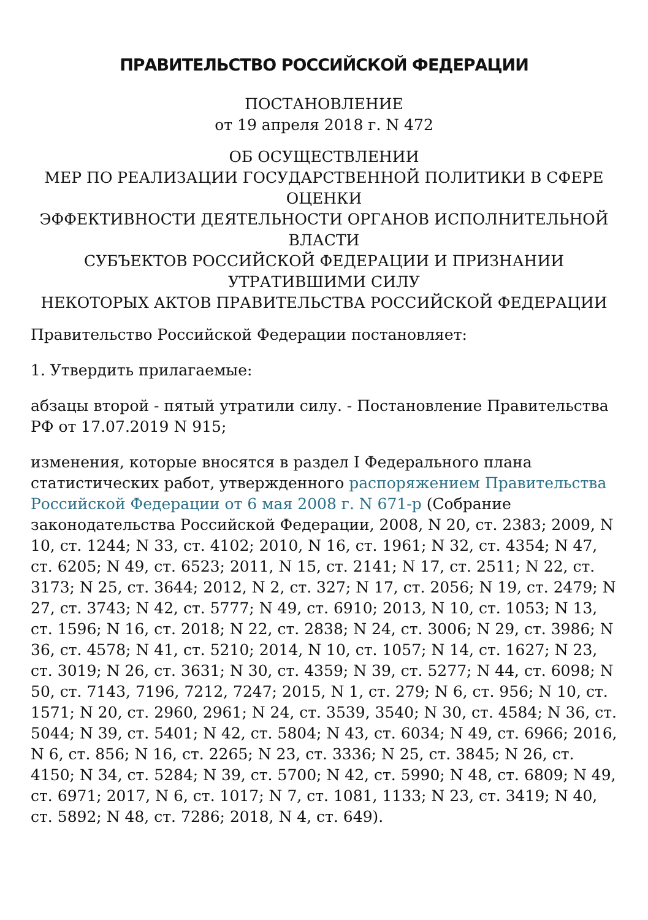ПРАВИТЕЛЬСТВО РОССИЙСКОЙ ФЕДЕРАЦИИ
ПОСТАНОВЛЕНИЕ
от 19 апреля 2018 г. N 472
ОБ ОСУЩЕСТВЛЕНИИ
МЕР ПО РЕАЛИЗАЦИИ ГОСУДАРСТВЕННОЙ ПОЛИТИКИ В СФЕРЕ ОЦЕНКИ
ЭФФЕКТИВНОСТИ ДЕЯТЕЛЬНОСТИ ОРГАНОВ ИСПОЛНИТЕЛЬНОЙ ВЛАСТИ
СУБЪЕКТОВ РОССИЙСКОЙ ФЕДЕРАЦИИ И ПРИЗНАНИИ УТРАТИВШИМИ СИЛУ
НЕКОТОРЫХ АКТОВ ПРАВИТЕЛЬСТВА РОССИЙСКОЙ ФЕДЕРАЦИИ
Правительство Российской Федерации постановляет:
1. Утвердить прилагаемые:
абзацы второй - пятый утратили силу. - Постановление Правительства РФ от 17.07.2019 N 915;
изменения, которые вносятся в раздел I Федерального плана статистических работ, утвержденного распоряжением Правительства Российской Федерации от 6 мая 2008 г. N 671-р (Собрание законодательства Российской Федерации, 2008, N 20, ст. 2383; 2009, N 10, ст. 1244; N 33, ст. 4102; 2010, N 16, ст. 1961; N 32, ст. 4354; N 47, ст. 6205; N 49, ст. 6523; 2011, N 15, ст. 2141; N 17, ст. 2511; N 22, ст. 3173; N 25, ст. 3644; 2012, N 2, ст. 327; N 17, ст. 2056; N 19, ст. 2479; N 27, ст. 3743; N 42, ст. 5777; N 49, ст. 6910; 2013, N 10, ст. 1053; N 13, ст. 1596; N 16, ст. 2018; N 22, ст. 2838; N 24, ст. 3006; N 29, ст. 3986; N 36, ст. 4578; N 41, ст. 5210; 2014, N 10, ст. 1057; N 14, ст. 1627; N 23, ст. 3019; N 26, ст. 3631; N 30, ст. 4359; N 39, ст. 5277; N 44, ст. 6098; N 50, ст. 7143, 7196, 7212, 7247; 2015, N 1, ст. 279; N 6, ст. 956; N 10, ст. 1571; N 20, ст. 2960, 2961; N 24, ст. 3539, 3540; N 30, ст. 4584; N 36, ст. 5044; N 39, ст. 5401; N 42, ст. 5804; N 43, ст. 6034; N 49, ст. 6966; 2016, N 6, ст. 856; N 16, ст. 2265; N 23, ст. 3336; N 25, ст. 3845; N 26, ст. 4150; N 34, ст. 5284; N 39, ст. 5700; N 42, ст. 5990; N 48, ст. 6809; N 49, ст. 6971; 2017, N 6, ст. 1017; N 7, ст. 1081, 1133; N 23, ст. 3419; N 40, ст. 5892; N 48, ст. 7286; 2018, N 4, ст. 649).